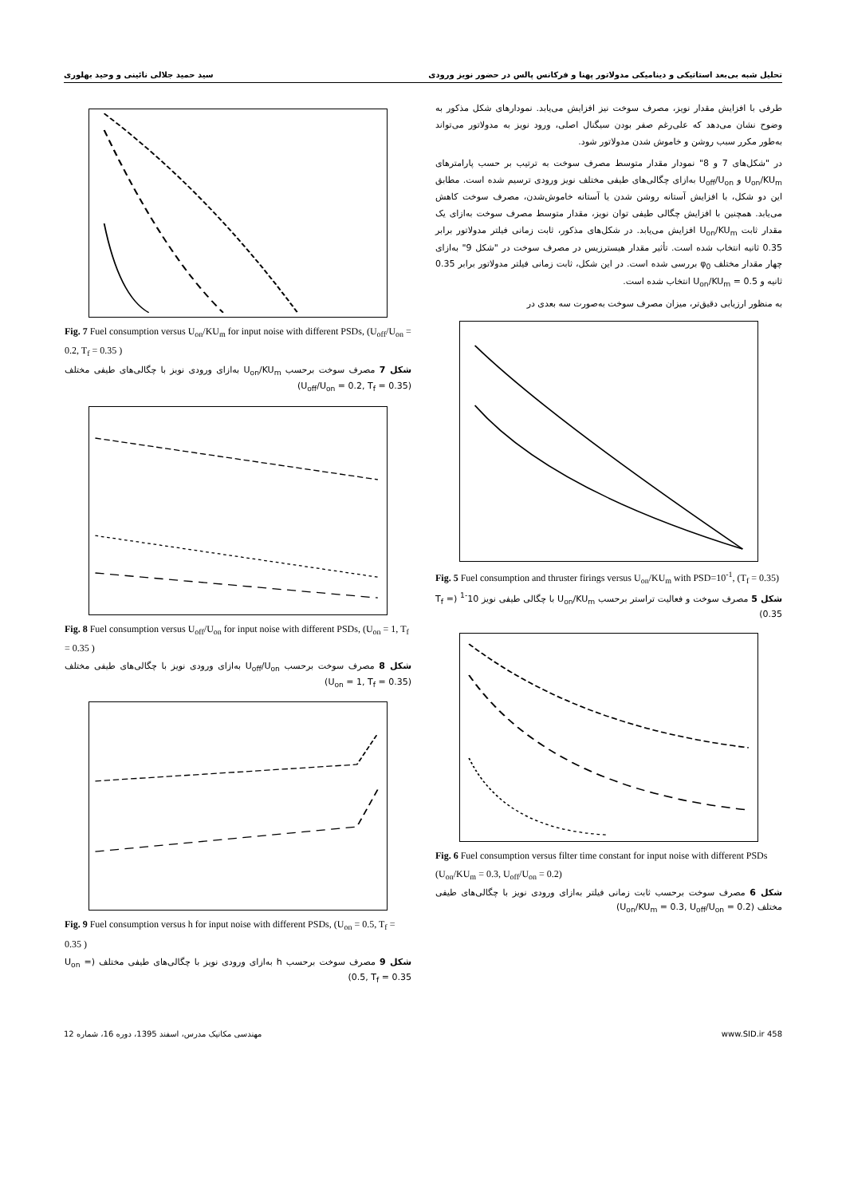تحلیل شبه بی‌بعد استاتیکی و دینامیکی مدولاتور پهنا و فرکانس پالس در حضور نویز ورودی سید حمید جلالی نائینی و وحید بهلوری
طرفی با افزایش مقدار نویز، مصرف سوخت نیز افزایش می‌یابد. نمودارهای شکل مذکور به وضوح نشان می‌دهد که علی‌رغم صفر بودن سیگنال اصلی، ورود نویز به مدولاتور می‌تواند به‌طور مکرر سبب روشن و خاموش شدن مدولاتور شود.
در "شکل‌های 7 و 8" نمودار مقدار متوسط مصرف سوخت به ترتیب بر حسب پارامترهای U<sub>on</sub>/KU<sub>m</sub> و U<sub>off</sub>/U<sub>on</sub> به‌ازای چگالی‌های طیفی مختلف نویز ورودی ترسیم شده است. مطابق این دو شکل، با افزایش آستانه روشن شدن یا آستانه خاموش‌شدن، مصرف سوخت کاهش می‌یابد. همچنین با افزایش چگالی طیفی توان نویز، مقدار متوسط مصرف سوخت به‌ازای یک مقدار ثابت U<sub>on</sub>/KU<sub>m</sub> افزایش می‌یابد. در شکل‌های مذکور، ثابت زمانی فیلتر مدولاتور برابر 0.35 ثانیه انتخاب شده است. تأثیر مقدار هیسترزیس در مصرف سوخت در "شکل 9" به‌ازای چهار مقدار مختلف φ<sub>0</sub> بررسی شده است. در این شکل، ثابت زمانی فیلتر مدولاتور برابر 0.35 ثانیه و U<sub>on</sub>/KU<sub>m</sub> = 0.5 انتخاب شده است.
به منظور ارزیابی دقیق‌تر، میزان مصرف سوخت به‌صورت سه بعدی در
Fig. 5 Fuel consumption and thruster firings versus U<sub>on</sub>/KU<sub>m</sub> with PSD=10<sup>-1</sup>, (T<sub>f</sub> = 0.35)
شکل 5 مصرف سوخت و فعالیت تراستر برحسب U<sub>on</sub>/KU<sub>m</sub> با چگالی طیفی نویز 10<sup>-1</sup> (T<sub>f</sub> = 0.35)
Fig. 6 Fuel consumption versus filter time constant for input noise with different PSDs (U<sub>on</sub>/KU<sub>m</sub> = 0.3, U<sub>off</sub>/U<sub>on</sub> = 0.2)
شکل 6 مصرف سوخت برحسب ثابت زمانی فیلتر به‌ازای ورودی نویز با چگالی‌های طیفی مختلف (U<sub>on</sub>/KU<sub>m</sub> = 0.3, U<sub>off</sub>/U<sub>on</sub> = 0.2)
Fig. 7 Fuel consumption versus U<sub>on</sub>/KU<sub>m</sub> for input noise with different PSDs, (U<sub>off</sub>/U<sub>on</sub> = 0.2, T<sub>f</sub> = 0.35 )
شکل 7 مصرف سوخت برحسب U<sub>on</sub>/KU<sub>m</sub> به‌ازای ورودی نویز با چگالی‌های طیفی مختلف (U<sub>off</sub>/U<sub>on</sub> = 0.2, T<sub>f</sub> = 0.35)
Fig. 8 Fuel consumption versus U<sub>off</sub>/U<sub>on</sub> for input noise with different PSDs, (U<sub>on</sub> = 1, T<sub>f</sub> = 0.35 )
شکل 8 مصرف سوخت برحسب U<sub>off</sub>/U<sub>on</sub> به‌ازای ورودی نویز با چگالی‌های طیفی مختلف (U<sub>on</sub> = 1, T<sub>f</sub> = 0.35)
Fig. 9 Fuel consumption versus h for input noise with different PSDs, (U<sub>on</sub> = 0.5, T<sub>f</sub> = 0.35 )
شکل 9 مصرف سوخت برحسب h به‌ازای ورودی نویز با چگالی‌های طیفی مختلف (U<sub>on</sub> = 0.5, T<sub>f</sub> = 0.35)
www.SID.ir 458 مهندسی مکانیک مدرس، اسفند 1395، دوره 16، شماره 12